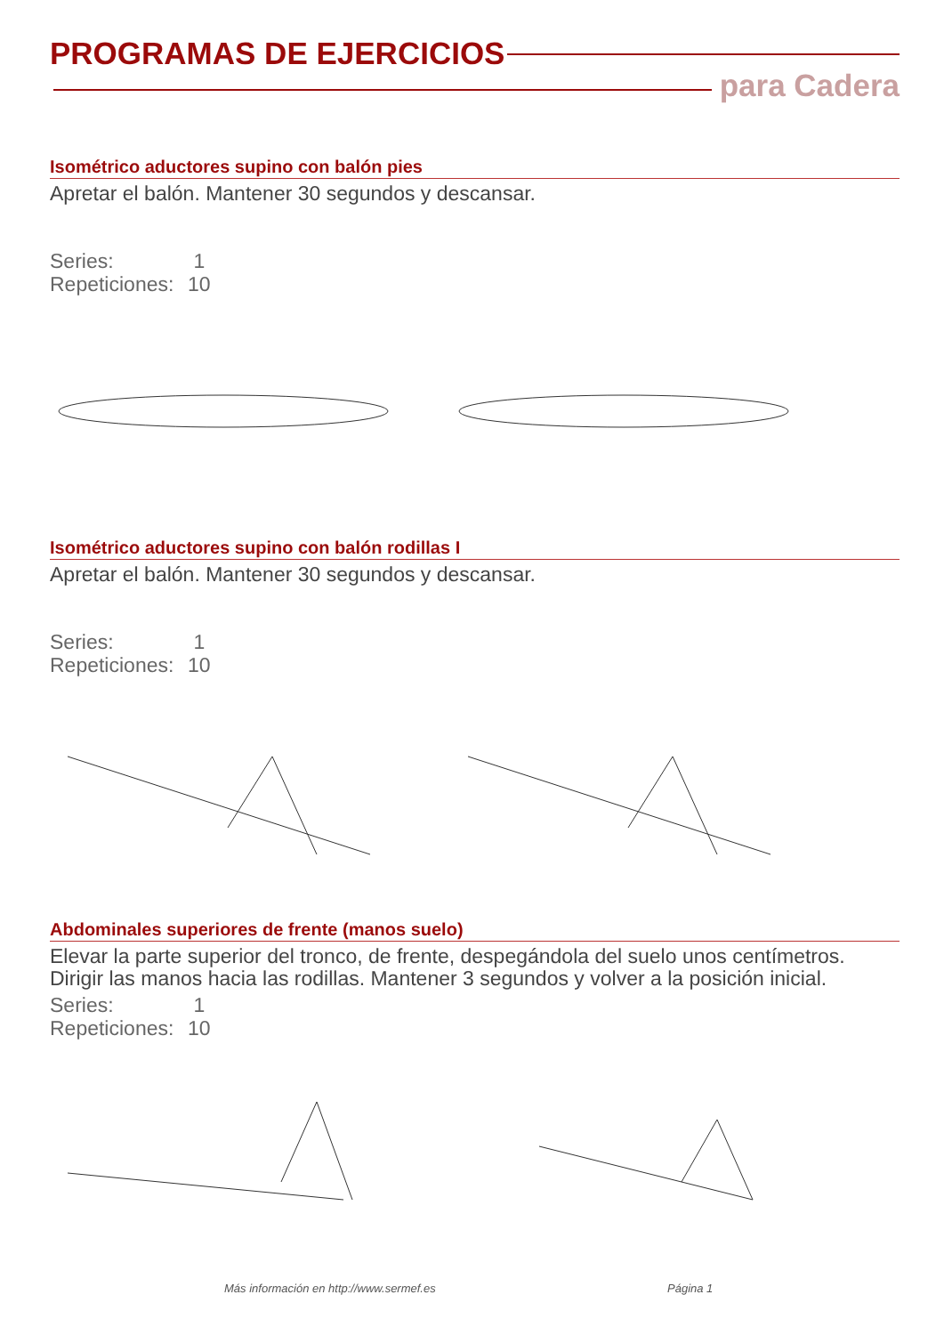PROGRAMAS DE EJERCICIOS
para Cadera
Isométrico aductores supino con balón pies
Apretar el balón. Mantener 30 segundos y descansar.
Series: 1
Repeticiones: 10
Isométrico aductores supino con balón rodillas I
Apretar el balón. Mantener 30 segundos y descansar.
Series: 1
Repeticiones: 10
Abdominales superiores de frente (manos suelo)
Elevar la parte superior del tronco, de frente, despegándola del suelo unos centímetros. Dirigir las manos hacia las rodillas. Mantener 3 segundos y volver a la posición inicial.
Series: 1
Repeticiones: 10
Más información en http://www.sermef.es
Página 1